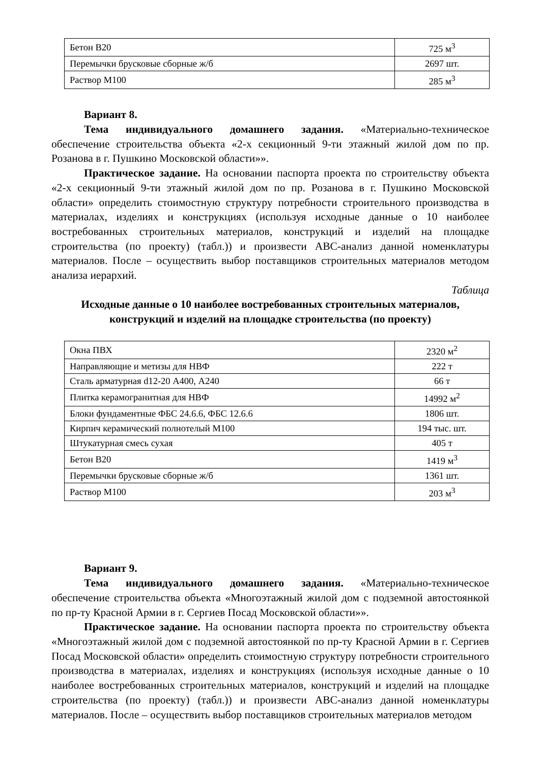| Бетон В20 | 725 м<sup>3</sup> |
| Перемычки брусковые сборные ж/б | 2697 шт. |
| Раствор М100 | 285 м<sup>3</sup> |
Вариант 8.
Тема индивидуального домашнего задания. «Материально-техническое обеспечение строительства объекта «2-х секционный 9-ти этажный жилой дом по пр. Розанова в г. Пушкино Московской области»».
Практическое задание. На основании паспорта проекта по строительству объекта «2-х секционный 9-ти этажный жилой дом по пр. Розанова в г. Пушкино Московской области» определить стоимостную структуру потребности строительного производства в материалах, изделиях и конструкциях (используя исходные данные о 10 наиболее востребованных строительных материалов, конструкций и изделий на площадке строительства (по проекту) (табл.)) и произвести АВС-анализ данной номенклатуры материалов. После – осуществить выбор поставщиков строительных материалов методом анализа иерархий.
Таблица
Исходные данные о 10 наиболее востребованных строительных материалов, конструкций и изделий на площадке строительства (по проекту)
| Окна ПВХ | 2320 м<sup>2</sup> |
| Направляющие и метизы для НВФ | 222 т |
| Сталь арматурная d12-20 А400, А240 | 66 т |
| Плитка керамогранитная для НВФ | 14992 м<sup>2</sup> |
| Блоки фундаментные ФБС 24.6.6, ФБС 12.6.6 | 1806 шт. |
| Кирпич керамический полнотелый М100 | 194 тыс. шт. |
| Штукатурная смесь сухая | 405 т |
| Бетон В20 | 1419 м<sup>3</sup> |
| Перемычки брусковые сборные ж/б | 1361 шт. |
| Раствор М100 | 203 м<sup>3</sup> |
Вариант 9.
Тема индивидуального домашнего задания. «Материально-техническое обеспечение строительства объекта «Многоэтажный жилой дом с подземной автостоянкой по пр-ту Красной Армии в г. Сергиев Посад Московской области»».
Практическое задание. На основании паспорта проекта по строительству объекта «Многоэтажный жилой дом с подземной автостоянкой по пр-ту Красной Армии в г. Сергиев Посад Московской области» определить стоимостную структуру потребности строительного производства в материалах, изделиях и конструкциях (используя исходные данные о 10 наиболее востребованных строительных материалов, конструкций и изделий на площадке строительства (по проекту) (табл.)) и произвести АВС-анализ данной номенклатуры материалов. После – осуществить выбор поставщиков строительных материалов методом